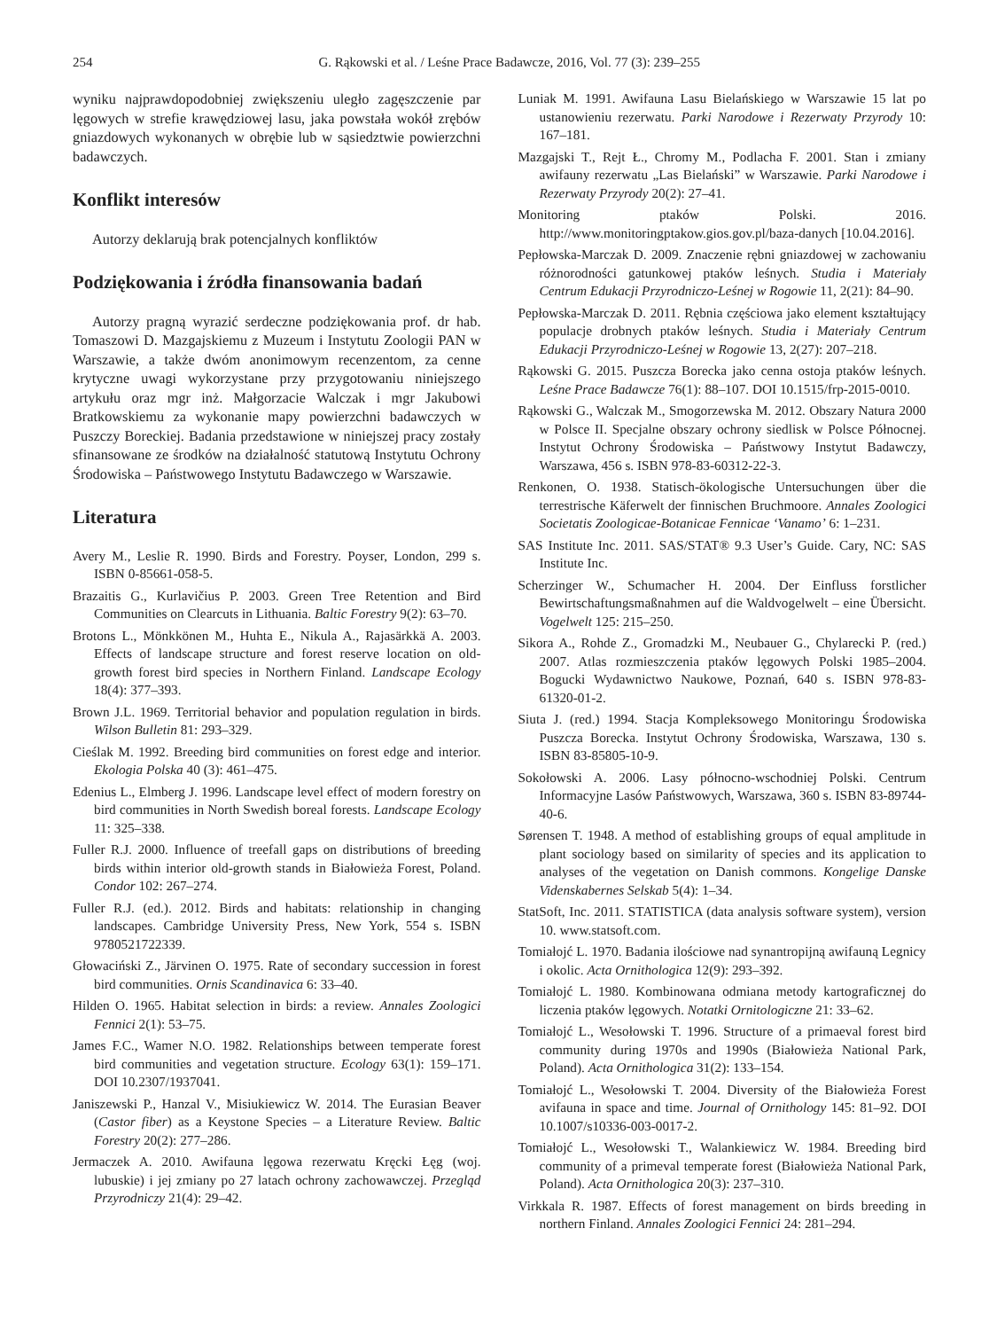254 G. Rąkowski et al. / Leśne Prace Badawcze, 2016, Vol. 77 (3): 239–255
wyniku najprawdopodobniej zwiększeniu uległo zagęszczenie par lęgowych w strefie krawędziowej lasu, jaka powstała wokół zrębów gniazdowych wykonanych w obrębie lub w sąsiedztwie powierzchni badawczych.
Konflikt interesów
Autorzy deklarują brak potencjalnych konfliktów
Podziękowania i źródła finansowania badań
Autorzy pragną wyrazić serdeczne podziękowania prof. dr hab. Tomaszowi D. Mazgajskiemu z Muzeum i Instytutu Zoologii PAN w Warszawie, a także dwóm anonimowym recenzentom, za cenne krytyczne uwagi wykorzystane przy przygotowaniu niniejszego artykułu oraz mgr inż. Małgorzacie Walczak i mgr Jakubowi Bratkowskiemu za wykonanie mapy powierzchni badawczych w Puszczy Boreckiej. Badania przedstawione w niniejszej pracy zostały sfinansowane ze środków na działalność statutową Instytutu Ochrony Środowiska – Państwowego Instytutu Badawczego w Warszawie.
Literatura
Avery M., Leslie R. 1990. Birds and Forestry. Poyser, London, 299 s. ISBN 0-85661-058-5.
Brazaitis G., Kurlavičius P. 2003. Green Tree Retention and Bird Communities on Clearcuts in Lithuania. Baltic Forestry 9(2): 63–70.
Brotons L., Mönkkönen M., Huhta E., Nikula A., Rajasärkkä A. 2003. Effects of landscape structure and forest reserve location on old-growth forest bird species in Northern Finland. Landscape Ecology 18(4): 377–393.
Brown J.L. 1969. Territorial behavior and population regulation in birds. Wilson Bulletin 81: 293–329.
Cieślak M. 1992. Breeding bird communities on forest edge and interior. Ekologia Polska 40 (3): 461–475.
Edenius L., Elmberg J. 1996. Landscape level effect of modern forestry on bird communities in North Swedish boreal forests. Landscape Ecology 11: 325–338.
Fuller R.J. 2000. Influence of treefall gaps on distributions of breeding birds within interior old-growth stands in Białowieża Forest, Poland. Condor 102: 267–274.
Fuller R.J. (ed.). 2012. Birds and habitats: relationship in changing landscapes. Cambridge University Press, New York, 554 s. ISBN 9780521722339.
Głowaciński Z., Järvinen O. 1975. Rate of secondary succession in forest bird communities. Ornis Scandinavica 6: 33–40.
Hilden O. 1965. Habitat selection in birds: a review. Annales Zoologici Fennici 2(1): 53–75.
James F.C., Wamer N.O. 1982. Relationships between temperate forest bird communities and vegetation structure. Ecology 63(1): 159–171. DOI 10.2307/1937041.
Janiszewski P., Hanzal V., Misiukiewicz W. 2014. The Eurasian Beaver (Castor fiber) as a Keystone Species – a Literature Review. Baltic Forestry 20(2): 277–286.
Jermaczek A. 2010. Awifauna lęgowa rezerwatu Kręcki Łęg (woj. lubuskie) i jej zmiany po 27 latach ochrony zachowawczej. Przegląd Przyrodniczy 21(4): 29–42.
Luniak M. 1991. Awifauna Lasu Bielańskiego w Warszawie 15 lat po ustanowieniu rezerwatu. Parki Narodowe i Rezerwaty Przyrody 10: 167–181.
Mazgajski T., Rejt Ł., Chromy M., Podlacha F. 2001. Stan i zmiany awifauny rezerwatu „Las Bielański” w Warszawie. Parki Narodowe i Rezerwaty Przyrody 20(2): 27–41.
Monitoring ptaków Polski. 2016. http://www.monitoringptakow.gios.gov.pl/baza-danych [10.04.2016].
Pepłowska-Marczak D. 2009. Znaczenie rębni gniazdowej w zachowaniu różnorodności gatunkowej ptaków leśnych. Studia i Materiały Centrum Edukacji Przyrodniczo-Leśnej w Rogowie 11, 2(21): 84–90.
Pepłowska-Marczak D. 2011. Rębnia częściowa jako element kształtujący populacje drobnych ptaków leśnych. Studia i Materiały Centrum Edukacji Przyrodniczo-Leśnej w Rogowie 13, 2(27): 207–218.
Rąkowski G. 2015. Puszcza Borecka jako cenna ostoja ptaków leśnych. Leśne Prace Badawcze 76(1): 88–107. DOI 10.1515/frp-2015-0010.
Rąkowski G., Walczak M., Smogorzewska M. 2012. Obszary Natura 2000 w Polsce II. Specjalne obszary ochrony siedlisk w Polsce Północnej. Instytut Ochrony Środowiska – Państwowy Instytut Badawczy, Warszawa, 456 s. ISBN 978-83-60312-22-3.
Renkonen, O. 1938. Statisch-ökologische Untersuchungen über die terrestrische Käferwelt der finnischen Bruchmoore. Annales Zoologici Societatis Zoologicae-Botanicae Fennicae ‘Vanamo’ 6: 1–231.
SAS Institute Inc. 2011. SAS/STAT® 9.3 User’s Guide. Cary, NC: SAS Institute Inc.
Scherzinger W., Schumacher H. 2004. Der Einfluss forstlicher Bewirtschaftungsmaßnahmen auf die Waldvogelwelt – eine Übersicht. Vogelwelt 125: 215–250.
Sikora A., Rohde Z., Gromadzki M., Neubauer G., Chylarecki P. (red.) 2007. Atlas rozmieszczenia ptaków lęgowych Polski 1985–2004. Bogucki Wydawnictwo Naukowe, Poznań, 640 s. ISBN 978-83-61320-01-2.
Siuta J. (red.) 1994. Stacja Kompleksowego Monitoringu Środowiska Puszcza Borecka. Instytut Ochrony Środowiska, Warszawa, 130 s. ISBN 83-85805-10-9.
Sokołowski A. 2006. Lasy północno-wschodniej Polski. Centrum Informacyjne Lasów Państwowych, Warszawa, 360 s. ISBN 83-89744-40-6.
Sørensen T. 1948. A method of establishing groups of equal amplitude in plant sociology based on similarity of species and its application to analyses of the vegetation on Danish commons. Kongelige Danske Videnskabernes Selskab 5(4): 1–34.
StatSoft, Inc. 2011. STATISTICA (data analysis software system), version 10. www.statsoft.com.
Tomiałojć L. 1970. Badania ilościowe nad synantropijną awifauną Legnicy i okolic. Acta Ornithologica 12(9): 293–392.
Tomiałojć L. 1980. Kombinowana odmiana metody kartograficznej do liczenia ptaków lęgowych. Notatki Ornitologiczne 21: 33–62.
Tomiałojć L., Wesołowski T. 1996. Structure of a primaeval forest bird community during 1970s and 1990s (Białowieża National Park, Poland). Acta Ornithologica 31(2): 133–154.
Tomiałojć L., Wesołowski T. 2004. Diversity of the Białowieża Forest avifauna in space and time. Journal of Ornithology 145: 81–92. DOI 10.1007/s10336-003-0017-2.
Tomiałojć L., Wesołowski T., Walankiewicz W. 1984. Breeding bird community of a primeval temperate forest (Białowieża National Park, Poland). Acta Ornithologica 20(3): 237–310.
Virkkala R. 1987. Effects of forest management on birds breeding in northern Finland. Annales Zoologici Fennici 24: 281–294.